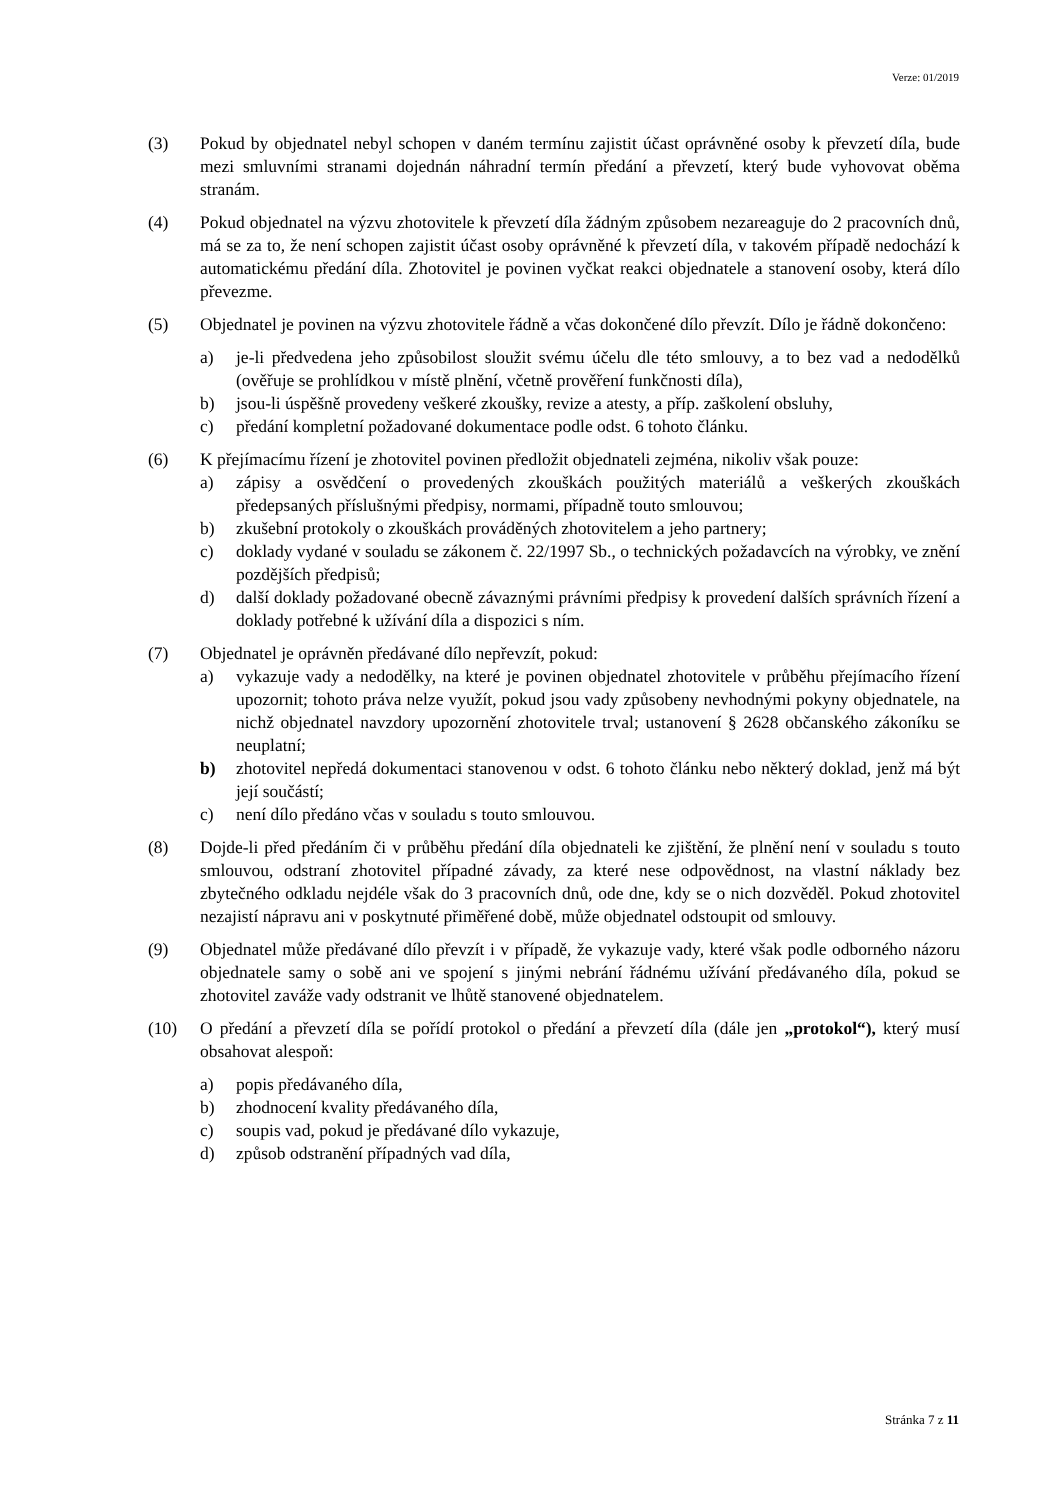Verze: 01/2019
(3) Pokud by objednatel nebyl schopen v daném termínu zajistit účast oprávněné osoby k převzetí díla, bude mezi smluvními stranami dojednán náhradní termín předání a převzetí, který bude vyhovovat oběma stranám.
(4) Pokud objednatel na výzvu zhotovitele k převzetí díla žádným způsobem nezareaguje do 2 pracovních dnů, má se za to, že není schopen zajistit účast osoby oprávněné k převzetí díla, v takovém případě nedochází k automatickému předání díla. Zhotovitel je povinen vyčkat reakci objednatele a stanovení osoby, která dílo převezme.
(5) Objednatel je povinen na výzvu zhotovitele řádně a včas dokončené dílo převzít. Dílo je řádně dokončeno:
a) je-li předvedena jeho způsobilost sloužit svému účelu dle této smlouvy, a to bez vad a nedodělků (ověřuje se prohlídkou v místě plnění, včetně prověření funkčnosti díla),
b) jsou-li úspěšně provedeny veškeré zkoušky, revize a atesty, a příp. zaškolení obsluhy,
c) předání kompletní požadované dokumentace podle odst. 6 tohoto článku.
(6) K přejímacímu řízení je zhotovitel povinen předložit objednateli zejména, nikoliv však pouze:
a) zápisy a osvědčení o provedených zkouškách použitých materiálů a veškerých zkouškách předepsaných příslušnými předpisy, normami, případně touto smlouvou;
b) zkušební protokoly o zkouškách prováděných zhotovitelem a jeho partnery;
c) doklady vydané v souladu se zákonem č. 22/1997 Sb., o technických požadavcích na výrobky, ve znění pozdějších předpisů;
d) další doklady požadované obecně závaznými právními předpisy k provedení dalších správních řízení a doklady potřebné k užívání díla a dispozici s ním.
(7) Objednatel je oprávněn předávané dílo nepřevzít, pokud:
a) vykazuje vady a nedodělky, na které je povinen objednatel zhotovitele v průběhu přejímacího řízení upozornit; tohoto práva nelze využít, pokud jsou vady způsobeny nevhodnými pokyny objednatele, na nichž objednatel navzdory upozornění zhotovitele trval; ustanovení § 2628 občanského zákoníku se neuplatní;
b) zhotovitel nepředá dokumentaci stanovenou v odst. 6 tohoto článku nebo některý doklad, jenž má být její součástí;
c) není dílo předáno včas v souladu s touto smlouvou.
(8) Dojde-li před předáním či v průběhu předání díla objednateli ke zjištění, že plnění není v souladu s touto smlouvou, odstraní zhotovitel případné závady, za které nese odpovědnost, na vlastní náklady bez zbytečného odkladu nejdéle však do 3 pracovních dnů, ode dne, kdy se o nich dozvěděl. Pokud zhotovitel nezajistí nápravu ani v poskytnuté přiměřené době, může objednatel odstoupit od smlouvy.
(9) Objednatel může předávané dílo převzít i v případě, že vykazuje vady, které však podle odborného názoru objednatele samy o sobě ani ve spojení s jinými nebrání řádnému užívání předávaného díla, pokud se zhotovitel zaváže vady odstranit ve lhůtě stanovené objednatelem.
(10) O předání a převzetí díla se pořídí protokol o předání a převzetí díla (dále jen „protokol“), který musí obsahovat alespoň:
a) popis předávaného díla,
b) zhodnocení kvality předávaného díla,
c) soupis vad, pokud je předávané dílo vykazuje,
d) způsob odstranění případných vad díla,
Stránka 7 z 11